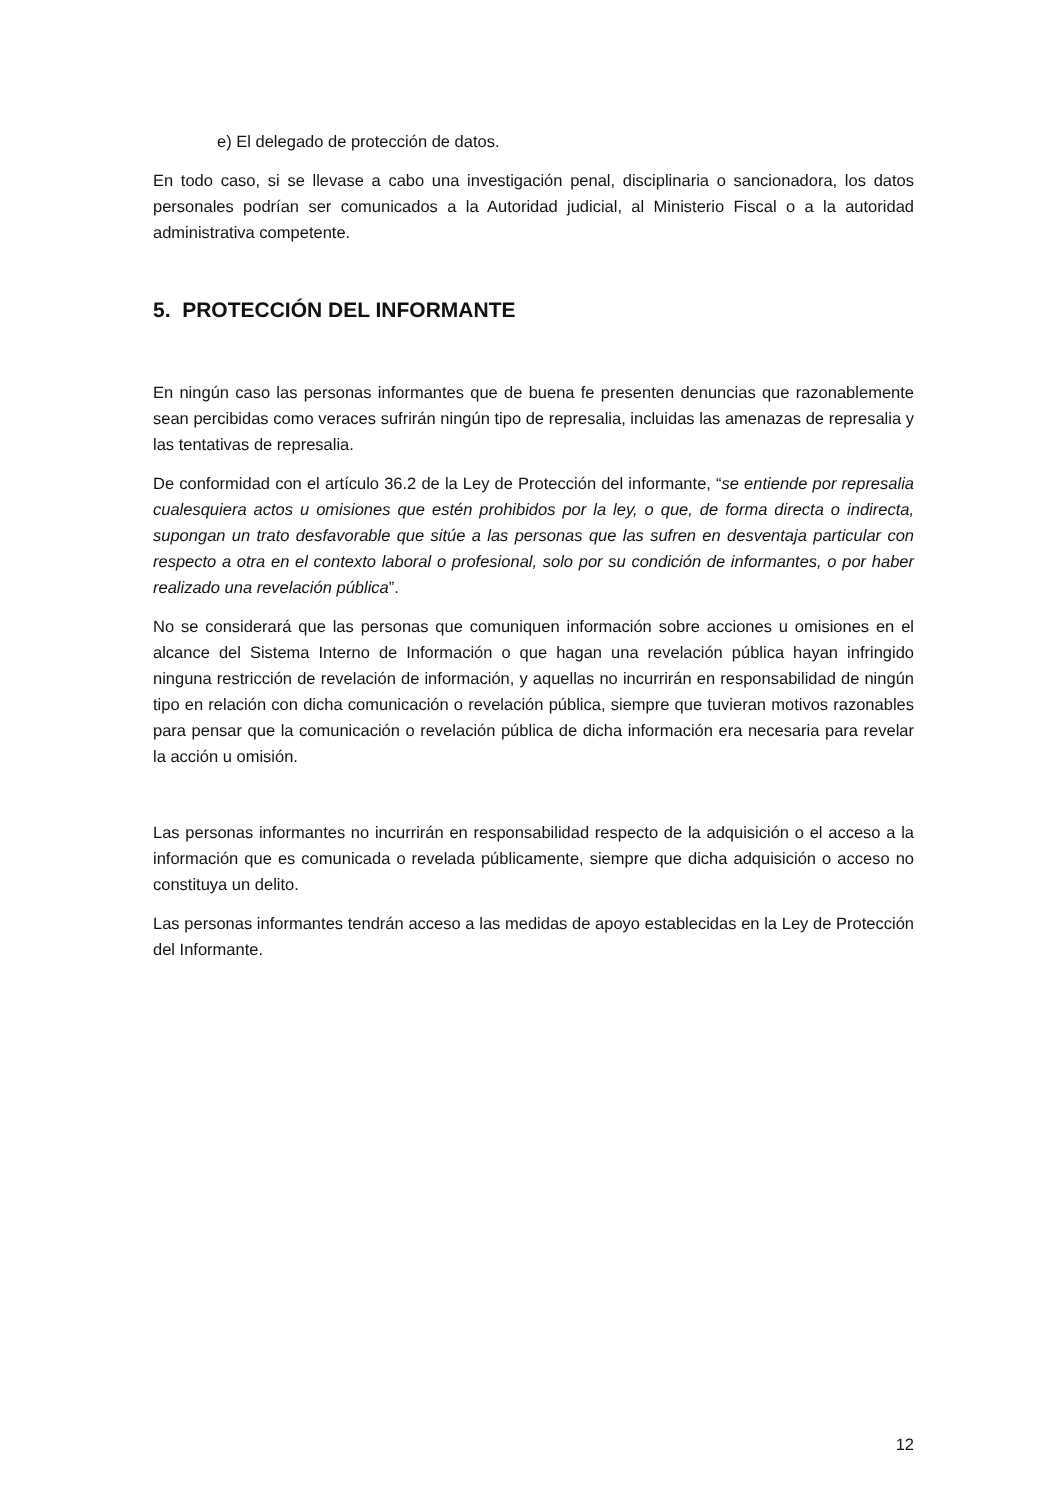e) El delegado de protección de datos.
En todo caso, si se llevase a cabo una investigación penal, disciplinaria o sancionadora, los datos personales podrían ser comunicados a la Autoridad judicial, al Ministerio Fiscal o a la autoridad administrativa competente.
5. PROTECCIÓN DEL INFORMANTE
En ningún caso las personas informantes que de buena fe presenten denuncias que razonablemente sean percibidas como veraces sufrirán ningún tipo de represalia, incluidas las amenazas de represalia y las tentativas de represalia.
De conformidad con el artículo 36.2 de la Ley de Protección del informante, “se entiende por represalia cualesquiera actos u omisiones que estén prohibidos por la ley, o que, de forma directa o indirecta, supongan un trato desfavorable que sitúe a las personas que las sufren en desventaja particular con respecto a otra en el contexto laboral o profesional, solo por su condición de informantes, o por haber realizado una revelación pública”.
No se considerará que las personas que comuniquen información sobre acciones u omisiones en el alcance del Sistema Interno de Información o que hagan una revelación pública hayan infringido ninguna restricción de revelación de información, y aquellas no incurrirán en responsabilidad de ningún tipo en relación con dicha comunicación o revelación pública, siempre que tuvieran motivos razonables para pensar que la comunicación o revelación pública de dicha información era necesaria para revelar la acción u omisión.
Las personas informantes no incurrirán en responsabilidad respecto de la adquisición o el acceso a la información que es comunicada o revelada públicamente, siempre que dicha adquisición o acceso no constituya un delito.
Las personas informantes tendrán acceso a las medidas de apoyo establecidas en la Ley de Protección del Informante.
12